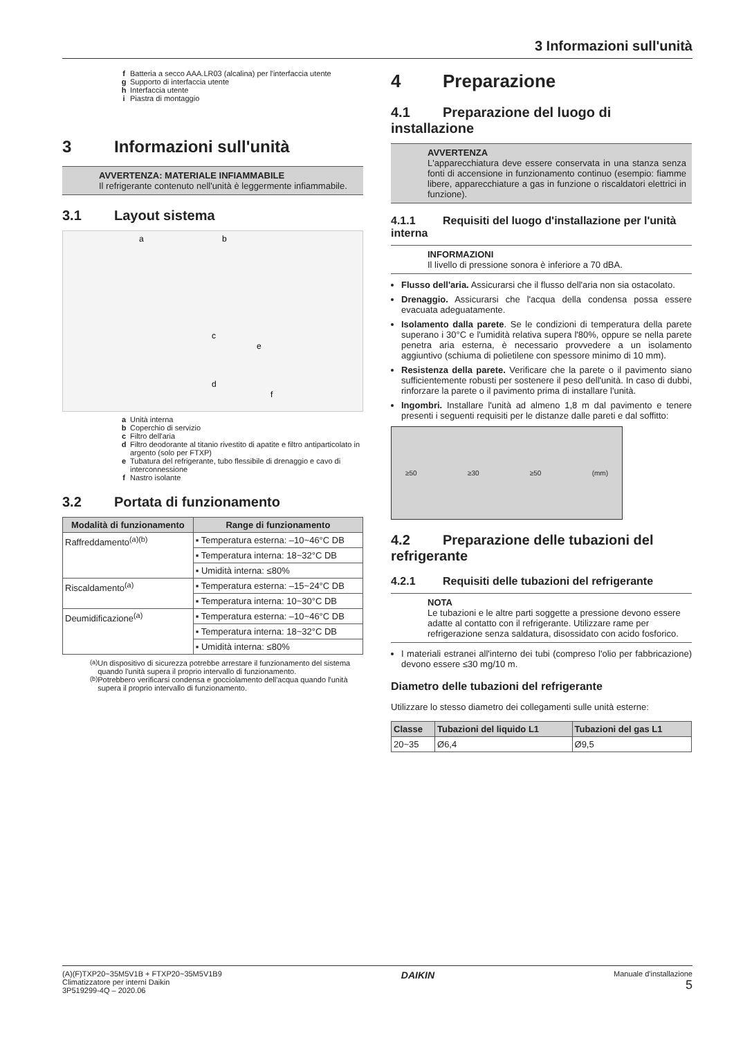3 Informazioni sull'unità
f Batteria a secco AAA.LR03 (alcalina) per l'interfaccia utente
g Supporto di interfaccia utente
h Interfaccia utente
i Piastra di montaggio
3 Informazioni sull'unità
AVVERTENZA: MATERIALE INFIAMMABILE
Il refrigerante contenuto nell'unità è leggermente infiammabile.
3.1 Layout sistema
a
b
c
e
d
f
a Unità interna
b Coperchio di servizio
c Filtro dell'aria
d Filtro deodorante al titanio rivestito di apatite e filtro antiparticolato in argento (solo per FTXP)
e Tubatura del refrigerante, tubo flessibile di drenaggio e cavo di interconnessione
f Nastro isolante
3.2 Portata di funzionamento
| Modalità di funzionamento | Range di funzionamento |
| --- | --- |
| Raffreddamento<sup>(a)(b)</sup> | ▪ Temperatura esterna: –10~46°C DB |
| | ▪ Temperatura interna: 18~32°C DB |
| | ▪ Umidità interna: ≤80% |
| Riscaldamento<sup>(a)</sup> | ▪ Temperatura esterna: –15~24°C DB |
| | ▪ Temperatura interna: 10~30°C DB |
| Deumidificazione<sup>(a)</sup> | ▪ Temperatura esterna: –10~46°C DB |
| | ▪ Temperatura interna: 18~32°C DB |
| | ▪ Umidità interna: ≤80% |
<sup>(a)</sup> Un dispositivo di sicurezza potrebbe arrestare il funzionamento del sistema quando l'unità supera il proprio intervallo di funzionamento.
<sup>(b)</sup> Potrebbero verificarsi condensa e gocciolamento dell'acqua quando l'unità supera il proprio intervallo di funzionamento.
4 Preparazione
4.1 Preparazione del luogo di installazione
AVVERTENZA
L'apparecchiatura deve essere conservata in una stanza senza fonti di accensione in funzionamento continuo (esempio: fiamme libere, apparecchiature a gas in funzione o riscaldatori elettrici in funzione).
4.1.1 Requisiti del luogo d'installazione per l'unità interna
INFORMAZIONI
Il livello di pressione sonora è inferiore a 70 dBA.
Flusso dell'aria. Assicurarsi che il flusso dell'aria non sia ostacolato.
Drenaggio. Assicurarsi che l'acqua della condensa possa essere evacuata adeguatamente.
Isolamento dalla parete. Se le condizioni di temperatura della parete superano i 30°C e l'umidità relativa supera l'80%, oppure se nella parete penetra aria esterna, è necessario provvedere a un isolamento aggiuntivo (schiuma di polietilene con spessore minimo di 10 mm).
Resistenza della parete. Verificare che la parete o il pavimento siano sufficientemente robusti per sostenere il peso dell'unità. In caso di dubbi, rinforzare la parete o il pavimento prima di installare l'unità.
Ingombri. Installare l'unità ad almeno 1,8 m dal pavimento e tenere presenti i seguenti requisiti per le distanze dalle pareti e dal soffitto:
≥50 ≥30 ≥50 (mm)
4.2 Preparazione delle tubazioni del refrigerante
4.2.1 Requisiti delle tubazioni del refrigerante
NOTA
Le tubazioni e le altre parti soggette a pressione devono essere adatte al contatto con il refrigerante. Utilizzare rame per refrigerazione senza saldatura, disossidato con acido fosforico.
I materiali estranei all'interno dei tubi (compreso l'olio per fabbricazione) devono essere ≤30 mg/10 m.
Diametro delle tubazioni del refrigerante
Utilizzare lo stesso diametro dei collegamenti sulle unità esterne:
| Classe | Tubazioni del liquido L1 | Tubazioni del gas L1 |
| --- | --- | --- |
| 20~35 | Ø6,4 | Ø9,5 |
(A)(F)TXP20~35M5V1B + FTXP20~35M5V1B9
Climatizzatore per interni Daikin
3P519299-4Q – 2020.06
DAIKIN
Manuale d'installazione
5